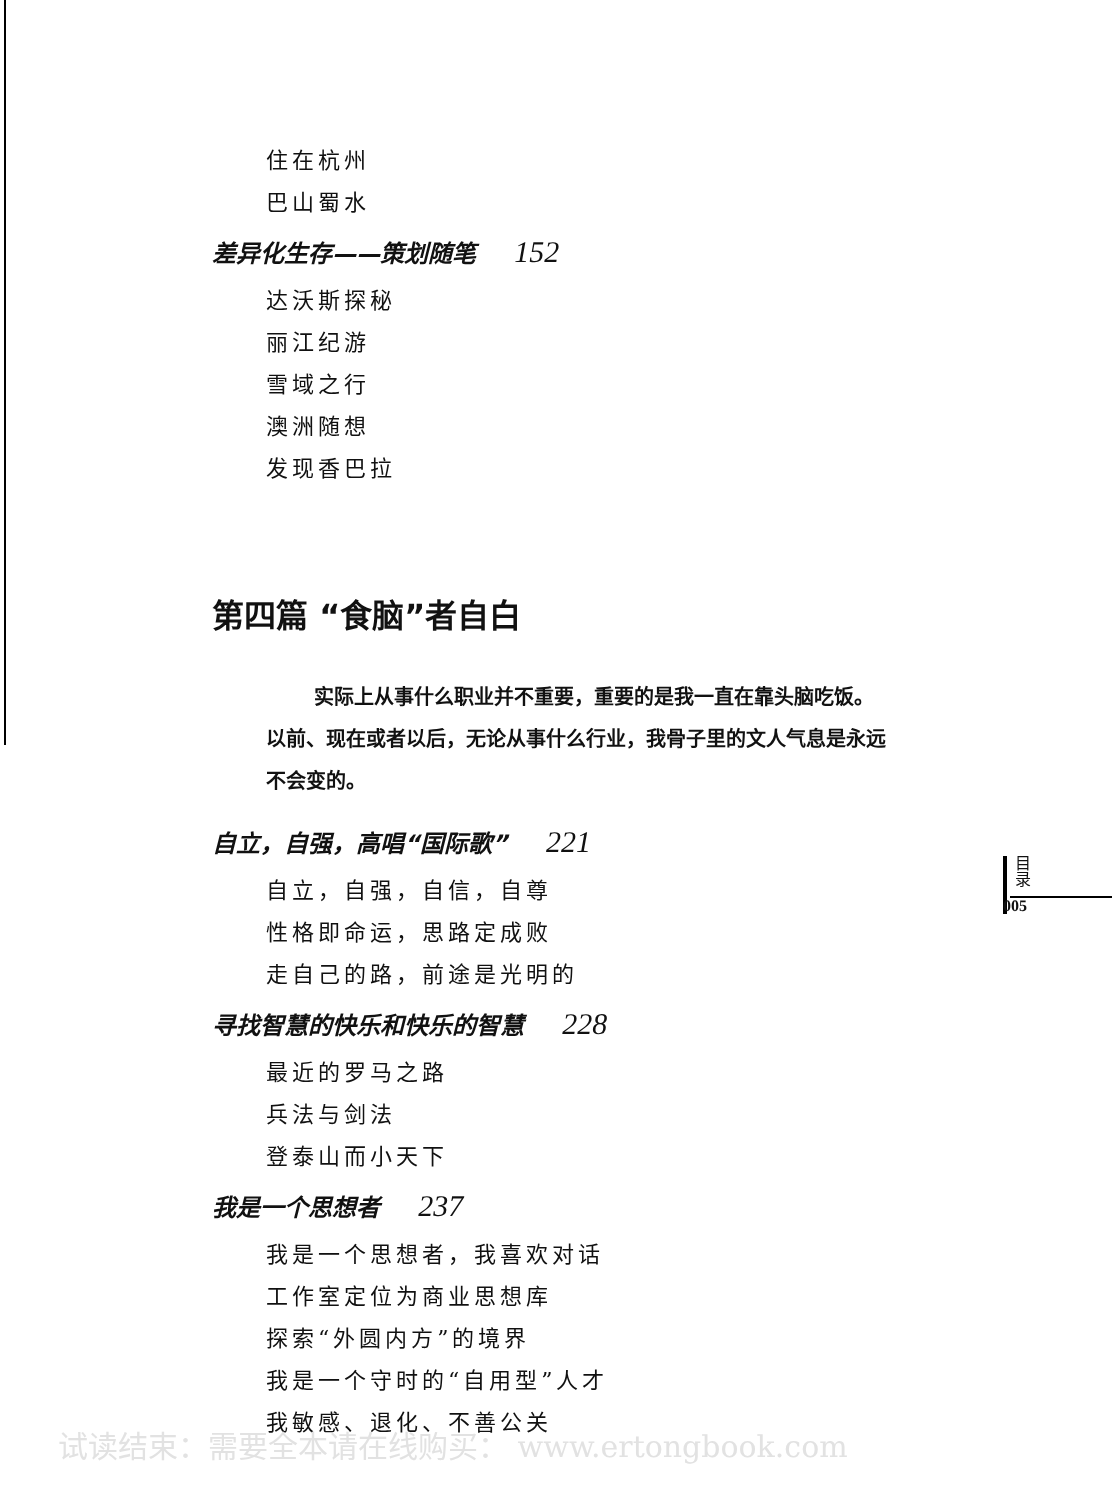住在杭州
巴山蜀水
差异化生存——策划随笔 152
达沃斯探秘
丽江纪游
雪域之行
澳洲随想
发现香巴拉
第四篇 “食脑”者自白
实际上从事什么职业并不重要，重要的是我一直在靠头脑吃饭。以前、现在或者以后，无论从事什么行业，我骨子里的文人气息是永远不会变的。
自立，自强，高唱“国际歌” 221
自立，自强，自信，自尊
性格即命运，思路定成败
走自己的路，前途是光明的
寻找智慧的快乐和快乐的智慧 228
最近的罗马之路
兵法与剑法
登泰山而小天下
我是一个思想者 237
我是一个思想者，我喜欢对话
工作室定位为商业思想库
探索“外圆内方”的境界
我是一个守时的“自用型”人才
我敏感、退化、不善公关
目
录
005
试读结束：需要全本请在线购买： www.ertongbook.com